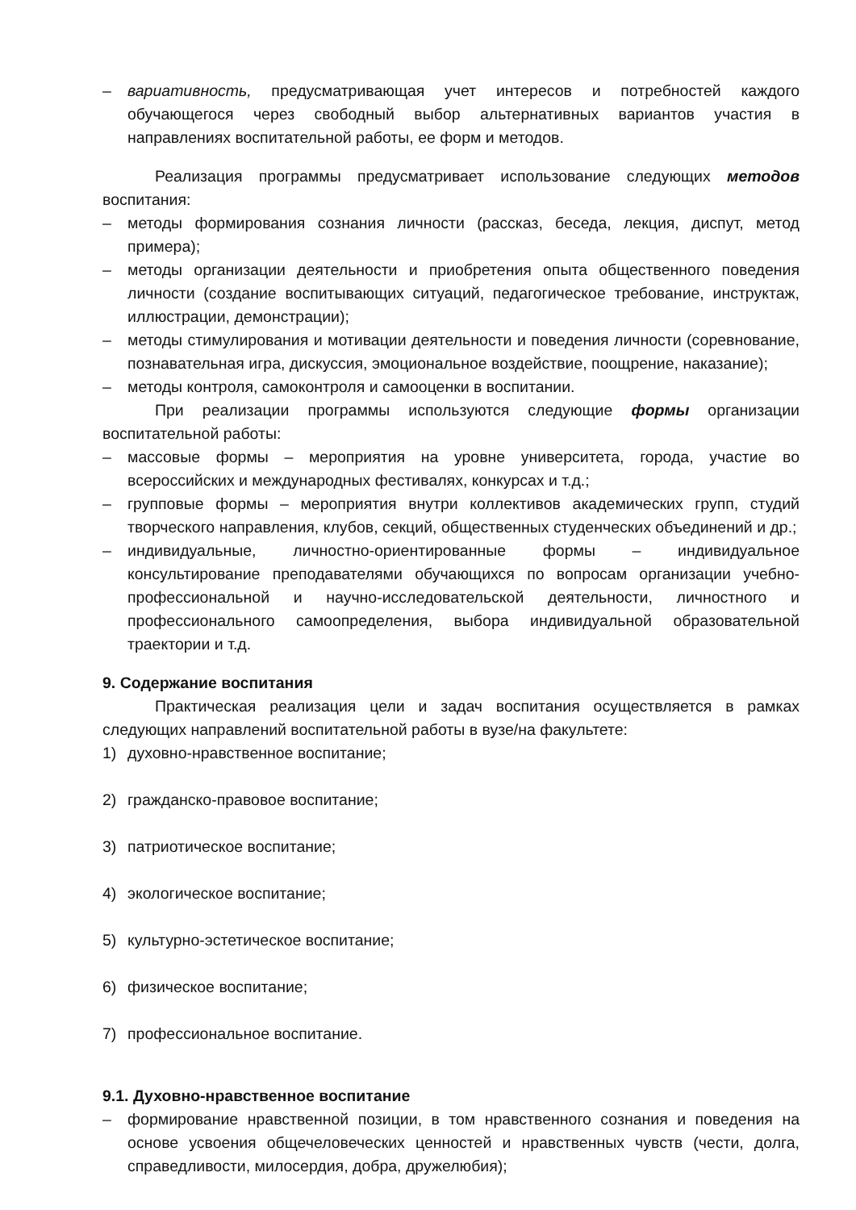– вариативность, предусматривающая учет интересов и потребностей каждого обучающегося через свободный выбор альтернативных вариантов участия в направлениях воспитательной работы, ее форм и методов.
Реализация программы предусматривает использование следующих методов воспитания:
– методы формирования сознания личности (рассказ, беседа, лекция, диспут, метод примера);
– методы организации деятельности и приобретения опыта общественного поведения личности (создание воспитывающих ситуаций, педагогическое требование, инструктаж, иллюстрации, демонстрации);
– методы стимулирования и мотивации деятельности и поведения личности (соревнование, познавательная игра, дискуссия, эмоциональное воздействие, поощрение, наказание);
– методы контроля, самоконтроля и самооценки в воспитании.
При реализации программы используются следующие формы организации воспитательной работы:
– массовые формы – мероприятия на уровне университета, города, участие во всероссийских и международных фестивалях, конкурсах и т.д.;
– групповые формы – мероприятия внутри коллективов академических групп, студий творческого направления, клубов, секций, общественных студенческих объединений и др.;
– индивидуальные, личностно-ориентированные формы – индивидуальное консультирование преподавателями обучающихся по вопросам организации учебно-профессиональной и научно-исследовательской деятельности, личностного и профессионального самоопределения, выбора индивидуальной образовательной траектории и т.д.
9. Содержание воспитания
Практическая реализация цели и задач воспитания осуществляется в рамках следующих направлений воспитательной работы в вузе/на факультете:
1) духовно-нравственное воспитание;
2) гражданско-правовое воспитание;
3) патриотическое воспитание;
4) экологическое воспитание;
5) культурно-эстетическое воспитание;
6) физическое воспитание;
7) профессиональное воспитание.
9.1. Духовно-нравственное воспитание
– формирование нравственной позиции, в том нравственного сознания и поведения на основе усвоения общечеловеческих ценностей и нравственных чувств (чести, долга, справедливости, милосердия, добра, дружелюбия);